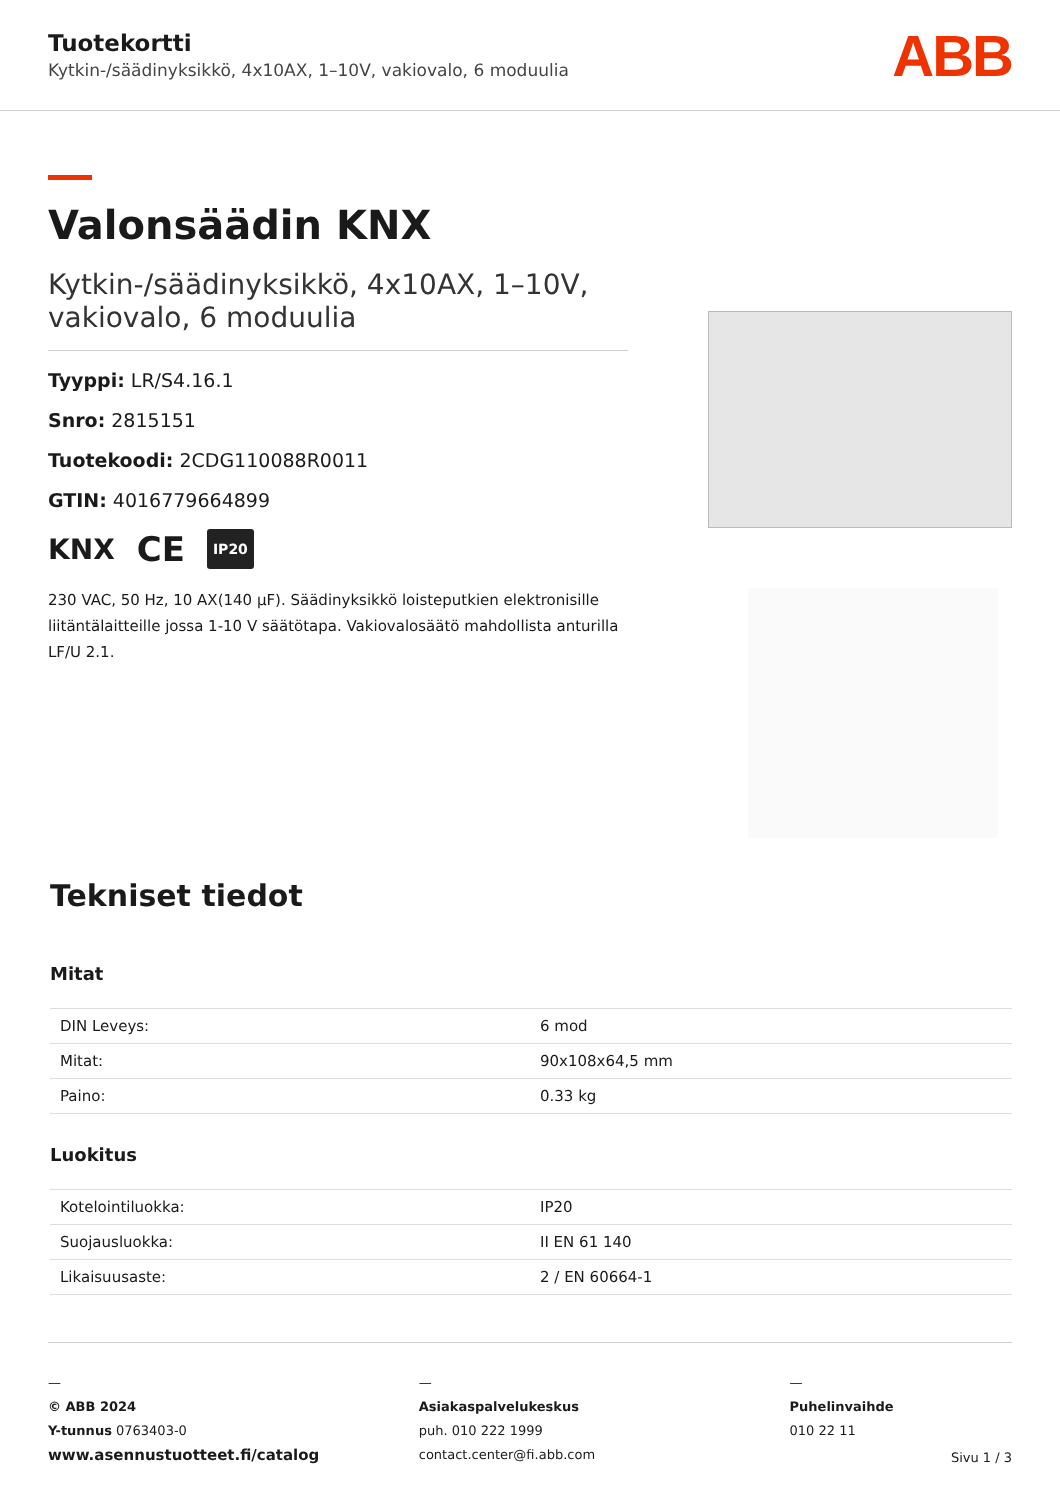Tuotekortti
Kytkin-/säädinyksikkö, 4x10AX, 1–10V, vakiovalo, 6 moduulia
ABB
Valonsäädin KNX
Kytkin-/säädinyksikkö, 4x10AX, 1–10V, vakiovalo, 6 moduulia
Tyyppi: LR/S4.16.1
Snro: 2815151
Tuotekoodi: 2CDG110088R0011
GTIN: 4016779664899
KNX CE IP20
230 VAC, 50 Hz, 10 AX(140 µF). Säädinyksikkö loisteputkien elektronisille liitäntälaitteille jossa 1-10 V säätötapa. Vakiovalosäätö mahdollista anturilla LF/U 2.1.
Tekniset tiedot
Mitat
| DIN Leveys: | 6 mod |
| Mitat: | 90x108x64,5 mm |
| Paino: | 0.33 kg |
Luokitus
| Kotelointiluokka: | IP20 |
| Suojausluokka: | II EN 61 140 |
| Likaisuusaste: | 2 / EN 60664-1 |
—
© ABB 2024
Y-tunnus 0763403-0
www.asennustuotteet.fi/catalog
—
Asiakaspalvelukeskus
puh. 010 222 1999
contact.center@fi.abb.com
—
Puhelinvaihde
010 22 11
Sivu 1 / 3